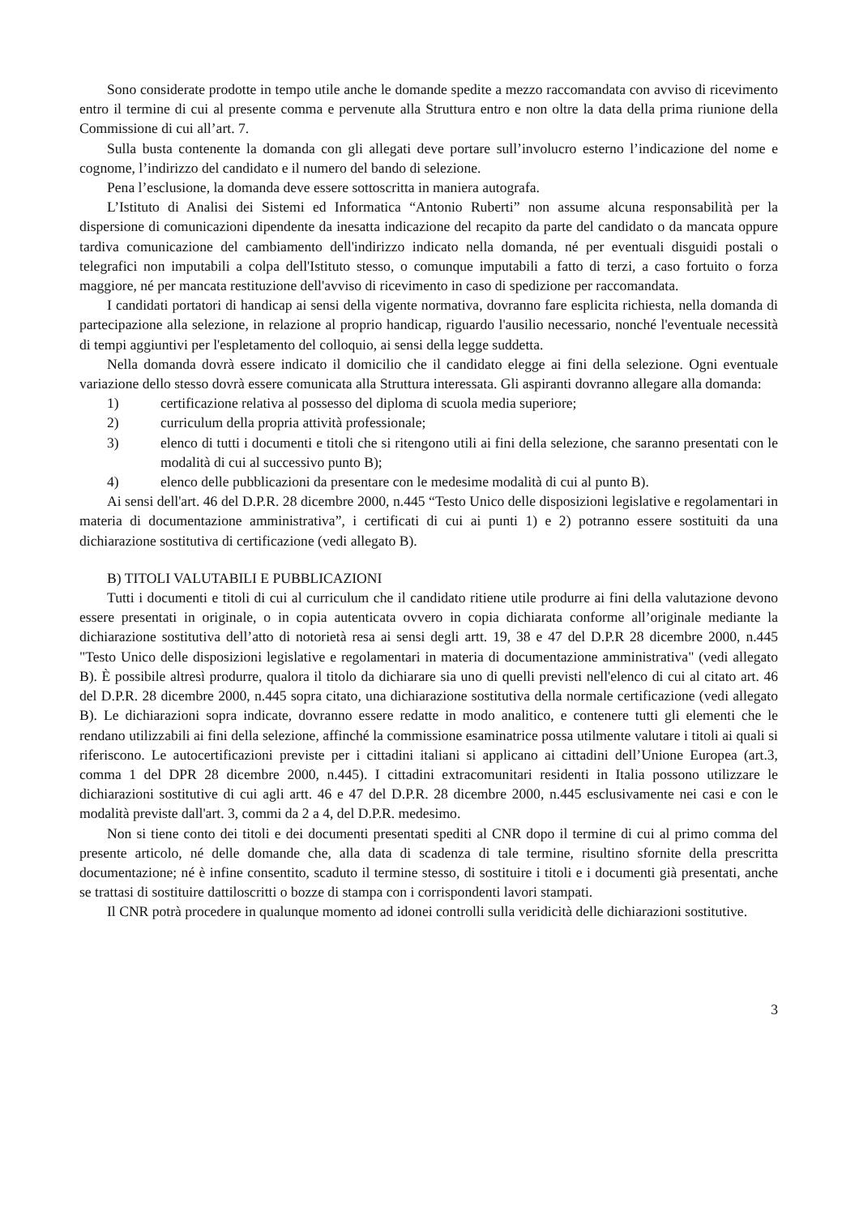Sono considerate prodotte in tempo utile anche le domande spedite a mezzo raccomandata con avviso di ricevimento entro il termine di cui al presente comma e pervenute alla Struttura entro e non oltre la data della prima riunione della Commissione di cui all’art. 7.
Sulla busta contenente la domanda con gli allegati deve portare sull’involucro esterno l’indicazione del nome e cognome, l’indirizzo del candidato e il numero del bando di selezione.
Pena l’esclusione, la domanda deve essere sottoscritta in maniera autografa.
L’Istituto di Analisi dei Sistemi ed Informatica “Antonio Ruberti” non assume alcuna responsabilità per la dispersione di comunicazioni dipendente da inesatta indicazione del recapito da parte del candidato o da mancata oppure tardiva comunicazione del cambiamento dell'indirizzo indicato nella domanda, né per eventuali disguidi postali o telegrafici non imputabili a colpa dell'Istituto stesso, o comunque imputabili a fatto di terzi, a caso fortuito o forza maggiore, né per mancata restituzione dell'avviso di ricevimento in caso di spedizione per raccomandata.
I candidati portatori di handicap ai sensi della vigente normativa, dovranno fare esplicita richiesta, nella domanda di partecipazione alla selezione, in relazione al proprio handicap, riguardo l'ausilio necessario, nonché l'eventuale necessità di tempi aggiuntivi per l'espletamento del colloquio, ai sensi della legge suddetta.
Nella domanda dovrà essere indicato il domicilio che il candidato elegge ai fini della selezione. Ogni eventuale variazione dello stesso dovrà essere comunicata alla Struttura interessata. Gli aspiranti dovranno allegare alla domanda:
1) certificazione relativa al possesso del diploma di scuola media superiore;
2) curriculum della propria attività professionale;
3) elenco di tutti i documenti e titoli che si ritengono utili ai fini della selezione, che saranno presentati con le modalità di cui al successivo punto B);
4) elenco delle pubblicazioni da presentare con le medesime modalità di cui al punto B).
Ai sensi dell'art. 46 del D.P.R. 28 dicembre 2000, n.445 “Testo Unico delle disposizioni legislative e regolamentari in materia di documentazione amministrativa”, i certificati di cui ai punti 1) e 2) potranno essere sostituiti da una dichiarazione sostitutiva di certificazione (vedi allegato B).
B) TITOLI VALUTABILI E PUBBLICAZIONI
Tutti i documenti e titoli di cui al curriculum che il candidato ritiene utile produrre ai fini della valutazione devono essere presentati in originale, o in copia autenticata ovvero in copia dichiarata conforme all’originale mediante la dichiarazione sostitutiva dell’atto di notorietà resa ai sensi degli artt. 19, 38 e 47 del D.P.R 28 dicembre 2000, n.445 "Testo Unico delle disposizioni legislative e regolamentari in materia di documentazione amministrativa" (vedi allegato B). È possibile altresì produrre, qualora il titolo da dichiarare sia uno di quelli previsti nell'elenco di cui al citato art. 46 del D.P.R. 28 dicembre 2000, n.445 sopra citato, una dichiarazione sostitutiva della normale certificazione (vedi allegato B). Le dichiarazioni sopra indicate, dovranno essere redatte in modo analitico, e contenere tutti gli elementi che le rendano utilizzabili ai fini della selezione, affinché la commissione esaminatrice possa utilmente valutare i titoli ai quali si riferiscono. Le autocertificazioni previste per i cittadini italiani si applicano ai cittadini dell’Unione Europea (art.3, comma 1 del DPR 28 dicembre 2000, n.445). I cittadini extracomunitari residenti in Italia possono utilizzare le dichiarazioni sostitutive di cui agli artt. 46 e 47 del D.P.R. 28 dicembre 2000, n.445 esclusivamente nei casi e con le modalità previste dall'art. 3, commi da 2 a 4, del D.P.R. medesimo.
Non si tiene conto dei titoli e dei documenti presentati spediti al CNR dopo il termine di cui al primo comma del presente articolo, né delle domande che, alla data di scadenza di tale termine, risultino sfornite della prescritta documentazione; né è infine consentito, scaduto il termine stesso, di sostituire i titoli e i documenti già presentati, anche se trattasi di sostituire dattiloscritti o bozze di stampa con i corrispondenti lavori stampati.
Il CNR potrà procedere in qualunque momento ad idonei controlli sulla veridicità delle dichiarazioni sostitutive.
3